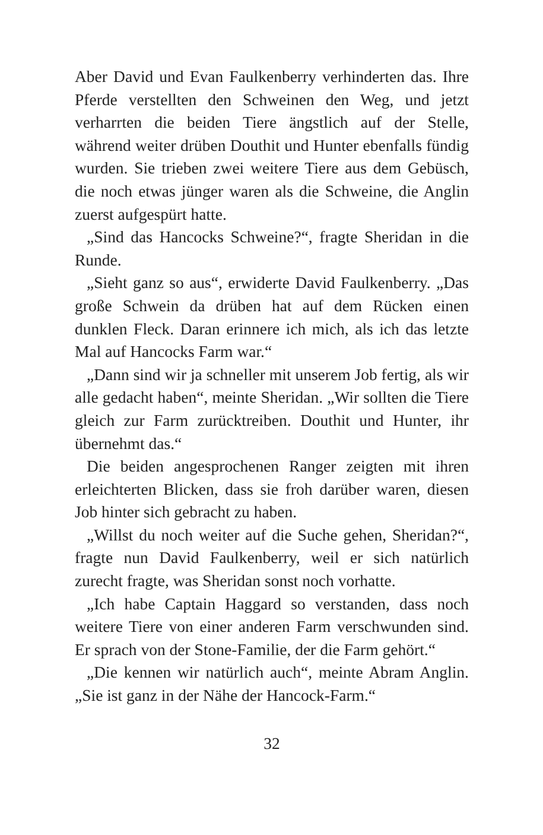Aber David und Evan Faulkenberry verhinderten das. Ihre Pferde verstellten den Schweinen den Weg, und jetzt verharrten die beiden Tiere ängstlich auf der Stelle, während weiter drüben Douthit und Hunter ebenfalls fündig wurden. Sie trieben zwei weitere Tiere aus dem Gebüsch, die noch etwas jünger waren als die Schweine, die Anglin zuerst aufgespürt hatte.
„Sind das Hancocks Schweine?“, fragte Sheridan in die Runde.
„Sieht ganz so aus“, erwiderte David Faulkenberry. „Das große Schwein da drüben hat auf dem Rücken einen dunklen Fleck. Daran erinnere ich mich, als ich das letzte Mal auf Hancocks Farm war.“
„Dann sind wir ja schneller mit unserem Job fertig, als wir alle gedacht haben“, meinte Sheridan. „Wir sollten die Tiere gleich zur Farm zurücktreiben. Douthit und Hunter, ihr übernehmt das.“
Die beiden angesprochenen Ranger zeigten mit ihren erleichterten Blicken, dass sie froh darüber waren, diesen Job hinter sich gebracht zu haben.
„Willst du noch weiter auf die Suche gehen, Sheridan?“, fragte nun David Faulkenberry, weil er sich natürlich zurecht fragte, was Sheridan sonst noch vorhatte.
„Ich habe Captain Haggard so verstanden, dass noch weitere Tiere von einer anderen Farm verschwunden sind. Er sprach von der Stone-Familie, der die Farm gehört.“
„Die kennen wir natürlich auch“, meinte Abram Anglin. „Sie ist ganz in der Nähe der Hancock-Farm.“
32